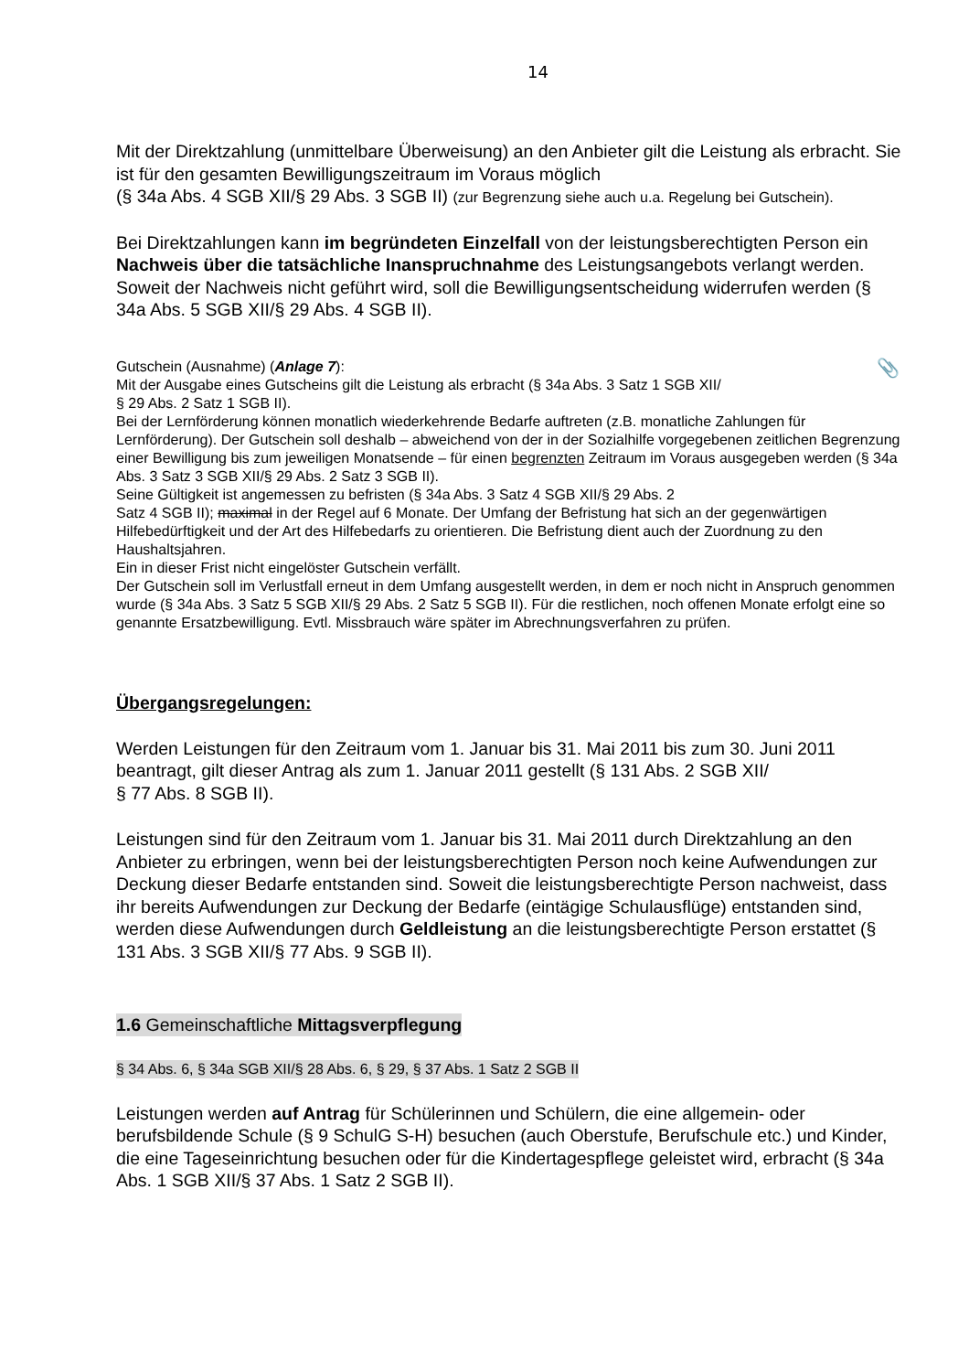14
Mit der Direktzahlung (unmittelbare Überweisung) an den Anbieter gilt die Leistung als erbracht. Sie ist für den gesamten Bewilligungszeitraum im Voraus möglich
(§ 34a Abs. 4 SGB XII/§ 29 Abs. 3 SGB II) (zur Begrenzung siehe auch u.a. Regelung bei Gutschein).
Bei Direktzahlungen kann im begründeten Einzelfall von der leistungsberechtigten Person ein Nachweis über die tatsächliche Inanspruchnahme des Leistungsangebots verlangt werden. Soweit der Nachweis nicht geführt wird, soll die Bewilligungsentscheidung widerrufen werden (§ 34a Abs. 5 SGB XII/§ 29 Abs. 4 SGB II).
📎
Gutschein (Ausnahme) (Anlage 7):
Mit der Ausgabe eines Gutscheins gilt die Leistung als erbracht (§ 34a Abs. 3 Satz 1 SGB XII/
§ 29 Abs. 2 Satz 1 SGB II).
Bei der Lernförderung können monatlich wiederkehrende Bedarfe auftreten (z.B. monatliche Zahlungen für Lernförderung). Der Gutschein soll deshalb – abweichend von der in der Sozialhilfe vorgegebenen zeitlichen Begrenzung einer Bewilligung bis zum jeweiligen Monatsende – für einen begrenzten Zeitraum im Voraus ausgegeben werden (§ 34a Abs. 3 Satz 3 SGB XII/§ 29 Abs. 2 Satz 3 SGB II).
Seine Gültigkeit ist angemessen zu befristen (§ 34a Abs. 3 Satz 4 SGB XII/§ 29 Abs. 2
Satz 4 SGB II); maximal in der Regel auf 6 Monate. Der Umfang der Befristung hat sich an der gegenwärtigen Hilfebedürftigkeit und der Art des Hilfebedarfs zu orientieren. Die Befristung dient auch der Zuordnung zu den Haushaltsjahren.
Ein in dieser Frist nicht eingelöster Gutschein verfällt.
Der Gutschein soll im Verlustfall erneut in dem Umfang ausgestellt werden, in dem er noch nicht in Anspruch genommen wurde (§ 34a Abs. 3 Satz 5 SGB XII/§ 29 Abs. 2 Satz 5 SGB II). Für die restlichen, noch offenen Monate erfolgt eine so genannte Ersatzbewilligung. Evtl. Missbrauch wäre später im Abrechnungsverfahren zu prüfen.
Übergangsregelungen:
Werden Leistungen für den Zeitraum vom 1. Januar bis 31. Mai 2011 bis zum 30. Juni 2011 beantragt, gilt dieser Antrag als zum 1. Januar 2011 gestellt (§ 131 Abs. 2 SGB XII/
§ 77 Abs. 8 SGB II).
Leistungen sind für den Zeitraum vom 1. Januar bis 31. Mai 2011 durch Direktzahlung an den Anbieter zu erbringen, wenn bei der leistungsberechtigten Person noch keine Aufwendungen zur Deckung dieser Bedarfe entstanden sind. Soweit die leistungsberechtigte Person nachweist, dass ihr bereits Aufwendungen zur Deckung der Bedarfe (eintägige Schulausflüge) entstanden sind, werden diese Aufwendungen durch Geldleistung an die leistungsberechtigte Person erstattet (§ 131 Abs. 3 SGB XII/§ 77 Abs. 9 SGB II).
1.6 Gemeinschaftliche Mittagsverpflegung
§ 34 Abs. 6, § 34a SGB XII/§ 28 Abs. 6, § 29, § 37 Abs. 1 Satz 2 SGB II
Leistungen werden auf Antrag für Schülerinnen und Schülern, die eine allgemein- oder berufsbildende Schule (§ 9 SchulG S-H) besuchen (auch Oberstufe, Berufschule etc.) und Kinder, die eine Tageseinrichtung besuchen oder für die Kindertagespflege geleistet wird, erbracht (§ 34a Abs. 1 SGB XII/§ 37 Abs. 1 Satz 2 SGB II).